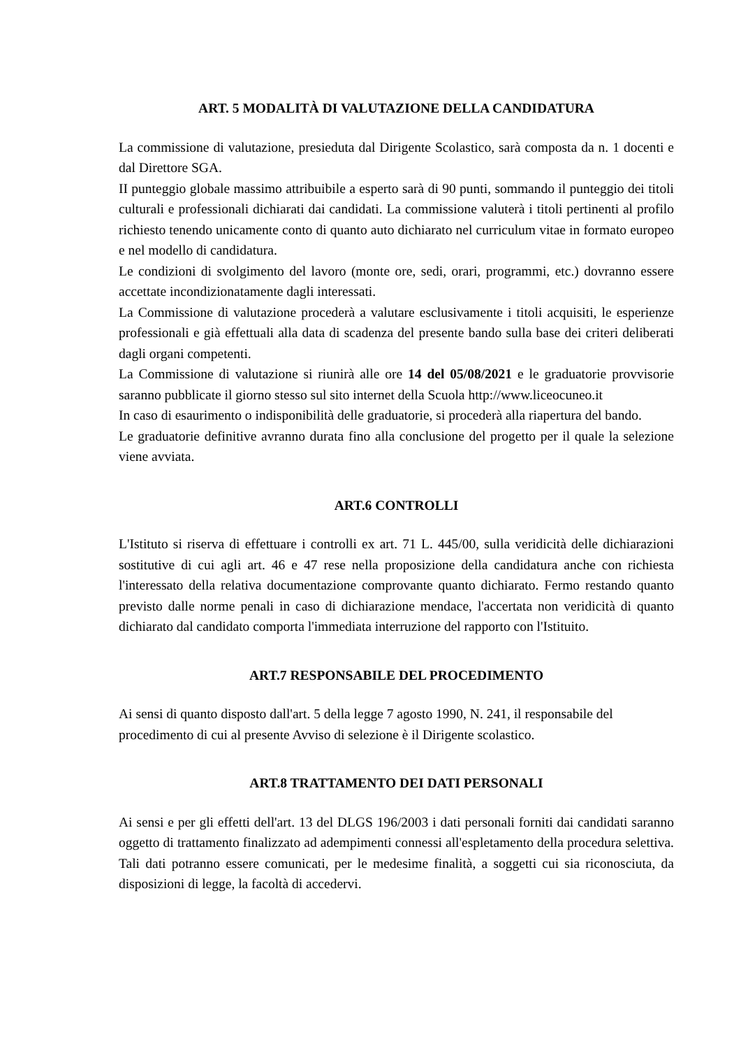ART. 5 MODALITÀ DI VALUTAZIONE DELLA CANDIDATURA
La commissione di valutazione, presieduta dal Dirigente Scolastico, sarà composta da n. 1 docenti e dal Direttore SGA.
II punteggio globale massimo attribuibile a esperto sarà di 90 punti, sommando il punteggio dei titoli culturali e professionali dichiarati dai candidati. La commissione valuterà i titoli pertinenti al profilo richiesto tenendo unicamente conto di quanto auto dichiarato nel curriculum vitae in formato europeo e nel modello di candidatura.
Le condizioni di svolgimento del lavoro (monte ore, sedi, orari, programmi, etc.) dovranno essere accettate incondizionatamente dagli interessati.
La Commissione di valutazione procederà a valutare esclusivamente i titoli acquisiti, le esperienze professionali e già effettuali alla data di scadenza del presente bando sulla base dei criteri deliberati dagli organi competenti.
La Commissione di valutazione si riunirà alle ore 14 del 05/08/2021 e le graduatorie provvisorie saranno pubblicate il giorno stesso sul sito internet della Scuola http://www.liceocuneo.it
In caso di esaurimento o indisponibilità delle graduatorie, si procederà alla riapertura del bando.
Le graduatorie definitive avranno durata fino alla conclusione del progetto per il quale la selezione viene avviata.
ART.6 CONTROLLI
L'Istituto si riserva di effettuare i controlli ex art. 71 L. 445/00, sulla veridicità delle dichiarazioni sostitutive di cui agli art. 46 e 47 rese nella proposizione della candidatura anche con richiesta l'interessato della relativa documentazione comprovante quanto dichiarato. Fermo restando quanto previsto dalle norme penali in caso di dichiarazione mendace, l'accertata non veridicità di quanto dichiarato dal candidato comporta l'immediata interruzione del rapporto con l'Istituito.
ART.7 RESPONSABILE DEL PROCEDIMENTO
Ai sensi di quanto disposto dall'art. 5 della legge 7 agosto 1990, N. 241, il responsabile del procedimento di cui al presente Avviso di selezione è il Dirigente scolastico.
ART.8 TRATTAMENTO DEI DATI PERSONALI
Ai sensi e per gli effetti dell'art. 13 del DLGS 196/2003 i dati personali forniti dai candidati saranno oggetto di trattamento finalizzato ad adempimenti connessi all'espletamento della procedura selettiva. Tali dati potranno essere comunicati, per le medesime finalità, a soggetti cui sia riconosciuta, da disposizioni di legge, la facoltà di accedervi.